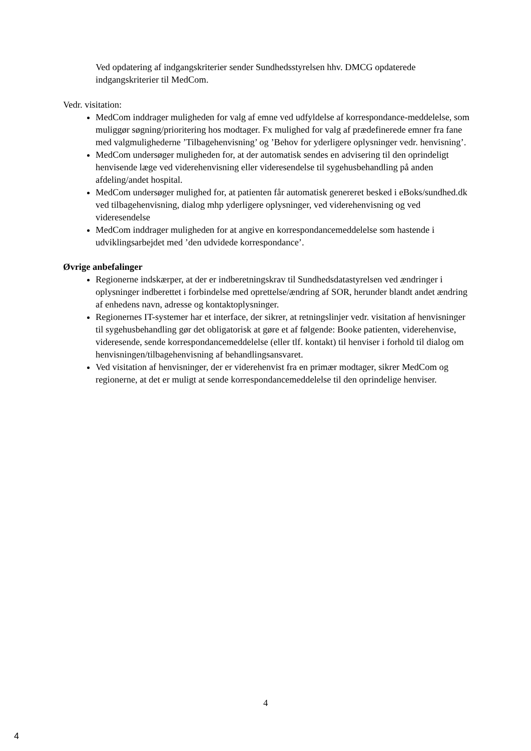Ved opdatering af indgangskriterier sender Sundhedsstyrelsen hhv. DMCG opdaterede indgangskriterier til MedCom.
Vedr. visitation:
MedCom inddrager muligheden for valg af emne ved udfyldelse af korrespondance-meddelelse, som muliggør søgning/prioritering hos modtager. Fx mulighed for valg af prædefinerede emner fra fane med valgmulighederne ’Tilbagehenvisning’ og ’Behov for yderligere oplysninger vedr. henvisning’.
MedCom undersøger muligheden for, at der automatisk sendes en advisering til den oprindeligt henvisende læge ved viderehenvisning eller videresendelse til sygehusbehandling på anden afdeling/andet hospital.
MedCom undersøger mulighed for, at patienten får automatisk genereret besked i eBoks/sundhed.dk ved tilbagehenvisning, dialog mhp yderligere oplysninger, ved viderehenvisning og ved videresendelse
MedCom inddrager muligheden for at angive en korrespondancemeddelelse som hastende i udviklingsarbejdet med ’den udvidede korrespondance’.
Øvrige anbefalinger
Regionerne indskærper, at der er indberetningskrav til Sundhedsdatastyrelsen ved ændringer i oplysninger indberettet i forbindelse med oprettelse/ændring af SOR, herunder blandt andet ændring af enhedens navn, adresse og kontaktoplysninger.
Regionernes IT-systemer har et interface, der sikrer, at retningslinjer vedr. visitation af henvisninger til sygehusbehandling gør det obligatorisk at gøre et af følgende: Booke patienten, viderehenvise, videresende, sende korrespondancemeddelelse (eller tlf. kontakt) til henviser i forhold til dialog om henvisningen/tilbagehenvisning af behandlingsansvaret.
Ved visitation af henvisninger, der er viderehenvist fra en primær modtager, sikrer MedCom og regionerne, at det er muligt at sende korrespondancemeddelelse til den oprindelige henviser.
4
4